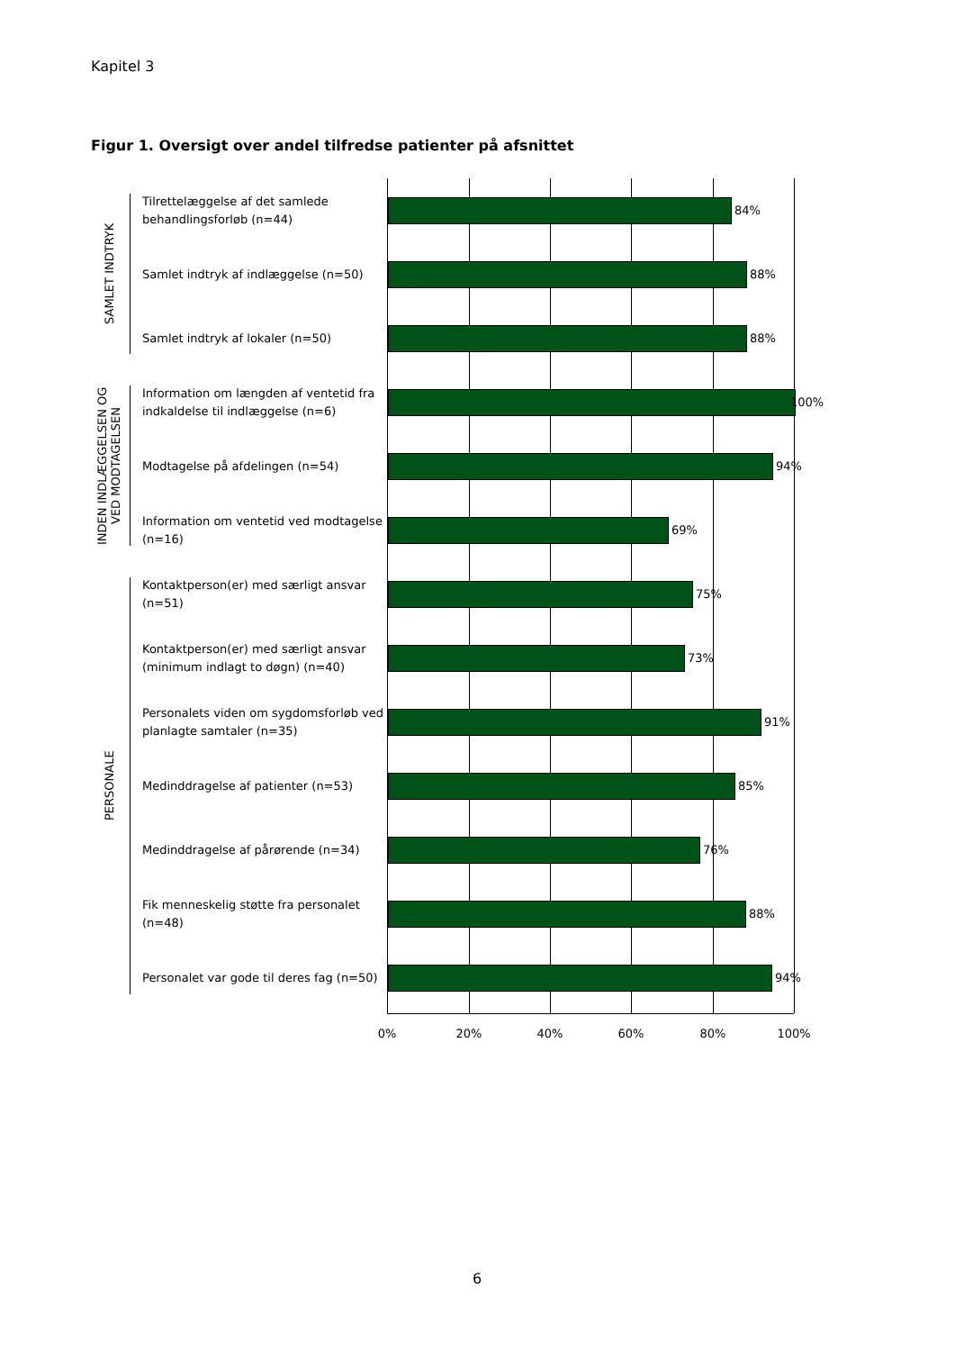Kapitel 3
Figur 1. Oversigt over andel tilfredse patienter på afsnittet
SAMLET INDTRYK
INDEN INDLÆGGELSEN OG VED MODTAGELSEN
PERSONALE
Tilrettelæggelse af det samlede behandlingsforløb (n=44)
84%
Samlet indtryk af indlæggelse (n=50)
88%
Samlet indtryk af lokaler (n=50)
88%
Information om længden af ventetid fra indkaldelse til indlæggelse (n=6)
100%
Modtagelse på afdelingen (n=54)
94%
Information om ventetid ved modtagelse (n=16)
69%
Kontaktperson(er) med særligt ansvar (n=51)
75%
Kontaktperson(er) med særligt ansvar (minimum indlagt to døgn) (n=40)
73%
Personalets viden om sygdomsforløb ved planlagte samtaler (n=35)
91%
Medinddragelse af patienter (n=53)
85%
Medinddragelse af pårørende (n=34)
76%
Fik menneskelig støtte fra personalet (n=48)
88%
Personalet var gode til deres fag (n=50)
94%
0% 20% 40% 60% 80% 100%
6